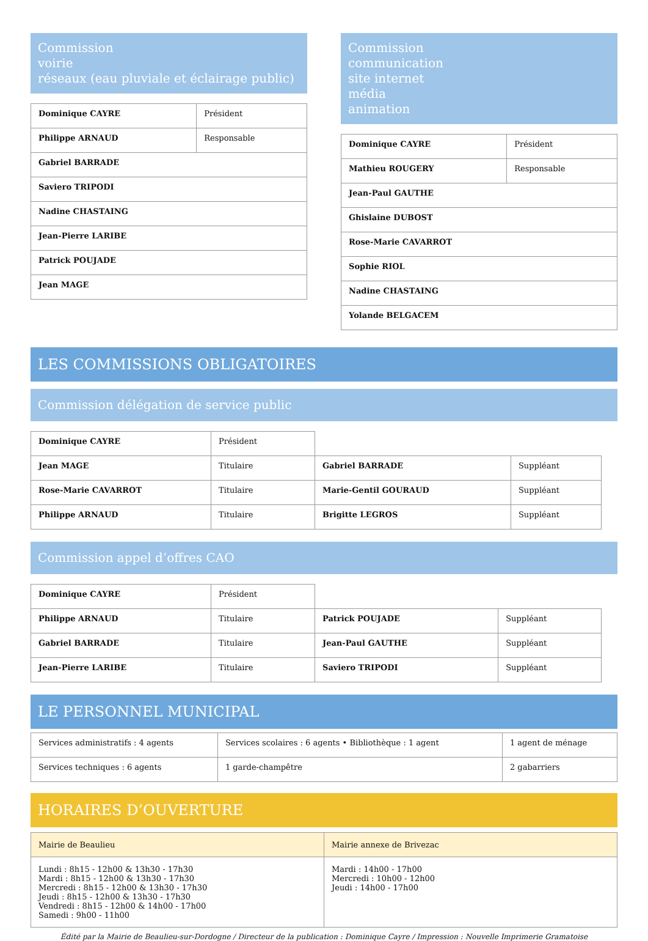Commission
voirie
réseaux (eau pluviale et éclairage public)
| Dominique CAYRE | Président |
| Philippe ARNAUD | Responsable |
| Gabriel BARRADE | |
| Saviero TRIPODI | |
| Nadine CHASTAING | |
| Jean-Pierre LARIBE | |
| Patrick POUJADE | |
| Jean MAGE | |
Commission
communication
site internet
média
animation
| Dominique CAYRE | Président |
| Mathieu ROUGERY | Responsable |
| Jean-Paul GAUTHE | |
| Ghislaine DUBOST | |
| Rose-Marie CAVARROT | |
| Sophie RIOL | |
| Nadine CHASTAING | |
| Yolande BELGACEM | |
LES COMMISSIONS OBLIGATOIRES
Commission délégation de service public
| Dominique CAYRE | Président | | |
| Jean MAGE | Titulaire | Gabriel BARRADE | Suppléant |
| Rose-Marie CAVARROT | Titulaire | Marie-Gentil GOURAUD | Suppléant |
| Philippe ARNAUD | Titulaire | Brigitte LEGROS | Suppléant |
Commission appel d’offres CAO
| Dominique CAYRE | Président | | |
| Philippe ARNAUD | Titulaire | Patrick POUJADE | Suppléant |
| Gabriel BARRADE | Titulaire | Jean-Paul GAUTHE | Suppléant |
| Jean-Pierre LARIBE | Titulaire | Saviero TRIPODI | Suppléant |
LE PERSONNEL MUNICIPAL
| Services administratifs : 4 agents | Services scolaires : 6 agents • Bibliothèque : 1 agent | 1 agent de ménage |
| Services techniques : 6 agents | 1 garde-champêtre | 2 gabarriers |
HORAIRES D’OUVERTURE
| Mairie de Beaulieu | Mairie annexe de Brivezac |
| Lundi : 8h15 - 12h00 & 13h30 - 17h30 Mardi : 8h15 - 12h00 & 13h30 - 17h30 Mercredi : 8h15 - 12h00 & 13h30 - 17h30 Jeudi : 8h15 - 12h00 & 13h30 - 17h30 Vendredi : 8h15 - 12h00 & 14h00 - 17h00 Samedi : 9h00 - 11h00 | Mardi : 14h00 - 17h00 Mercredi : 10h00 - 12h00 Jeudi : 14h00 - 17h00 |
Édité par la Mairie de Beaulieu-sur-Dordogne / Directeur de la publication : Dominique Cayre / Impression : Nouvelle Imprimerie Gramatoise